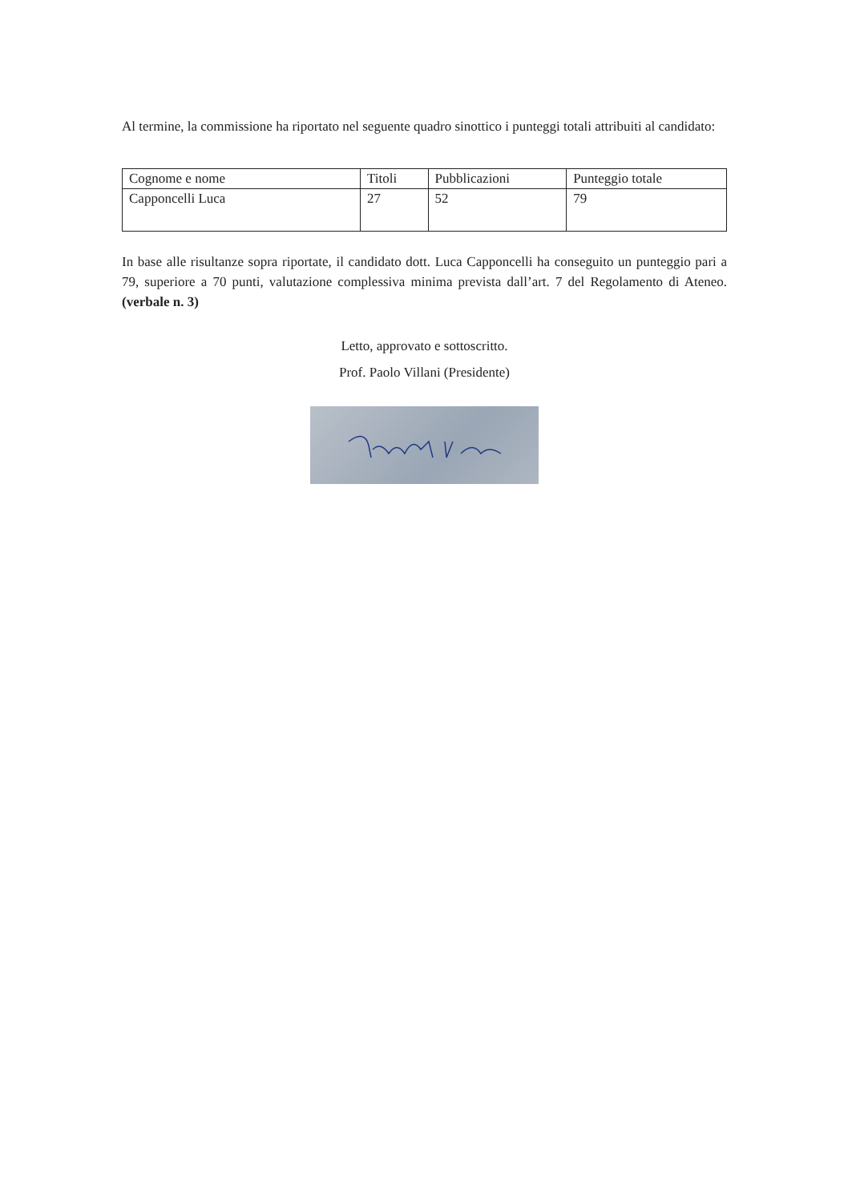Al termine, la commissione ha riportato nel seguente quadro sinottico i punteggi totali attribuiti al candidato:
| Cognome e nome | Titoli | Pubblicazioni | Punteggio totale |
| Capponcelli Luca | 27 | 52 | 79 |
In base alle risultanze sopra riportate, il candidato dott. Luca Capponcelli ha conseguito un punteggio pari a 79, superiore a 70 punti, valutazione complessiva minima prevista dall’art. 7 del Regolamento di Ateneo. (verbale n. 3)
Letto, approvato e sottoscritto.
Prof. Paolo Villani (Presidente)